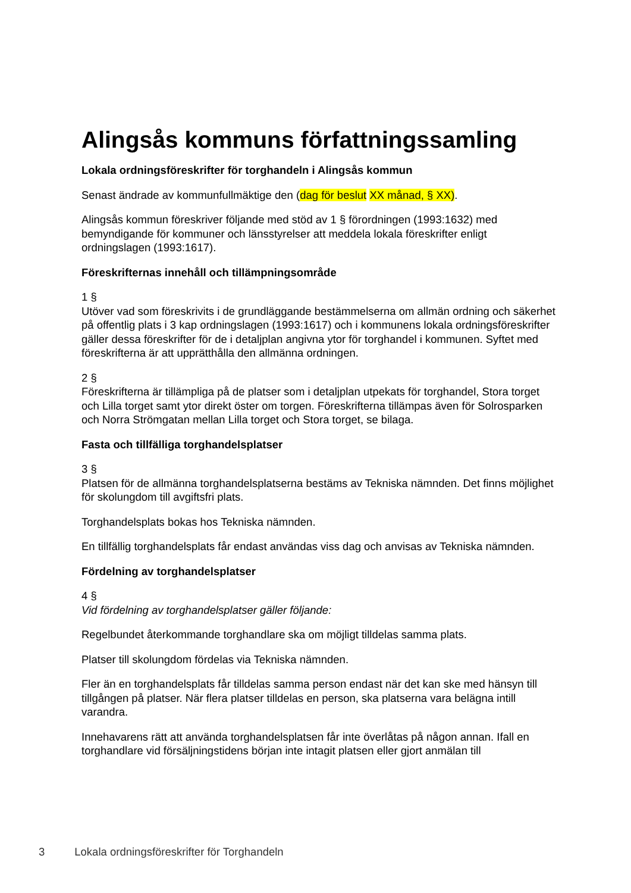Alingsås kommuns författningssamling
Lokala ordningsföreskrifter för torghandeln i Alingsås kommun
Senast ändrade av kommunfullmäktige den (dag för beslut XX månad, § XX).
Alingsås kommun föreskriver följande med stöd av 1 § förordningen (1993:1632) med bemyndigande för kommuner och länsstyrelser att meddela lokala föreskrifter enligt ordningslagen (1993:1617).
Föreskrifternas innehåll och tillämpningsområde
1 §
Utöver vad som föreskrivits i de grundläggande bestämmelserna om allmän ordning och säkerhet på offentlig plats i 3 kap ordningslagen (1993:1617) och i kommunens lokala ordningsföreskrifter gäller dessa föreskrifter för de i detaljplan angivna ytor för torghandel i kommunen. Syftet med föreskrifterna är att upprätthålla den allmänna ordningen.
2 §
Föreskrifterna är tillämpliga på de platser som i detaljplan utpekats för torghandel, Stora torget och Lilla torget samt ytor direkt öster om torgen. Föreskrifterna tillämpas även för Solrosparken och Norra Strömgatan mellan Lilla torget och Stora torget, se bilaga.
Fasta och tillfälliga torghandelsplatser
3 §
Platsen för de allmänna torghandelsplatserna bestäms av Tekniska nämnden. Det finns möjlighet för skolungdom till avgiftsfri plats.
Torghandelsplats bokas hos Tekniska nämnden.
En tillfällig torghandelsplats får endast användas viss dag och anvisas av Tekniska nämnden.
Fördelning av torghandelsplatser
4 §
Vid fördelning av torghandelsplatser gäller följande:
Regelbundet återkommande torghandlare ska om möjligt tilldelas samma plats.
Platser till skolungdom fördelas via Tekniska nämnden.
Fler än en torghandelsplats får tilldelas samma person endast när det kan ske med hänsyn till tillgången på platser. När flera platser tilldelas en person, ska platserna vara belägna intill varandra.
Innehavarens rätt att använda torghandelsplatsen får inte överlåtas på någon annan. Ifall en torghandlare vid försäljningstidens början inte intagit platsen eller gjort anmälan till
3 Lokala ordningsföreskrifter för Torghandeln